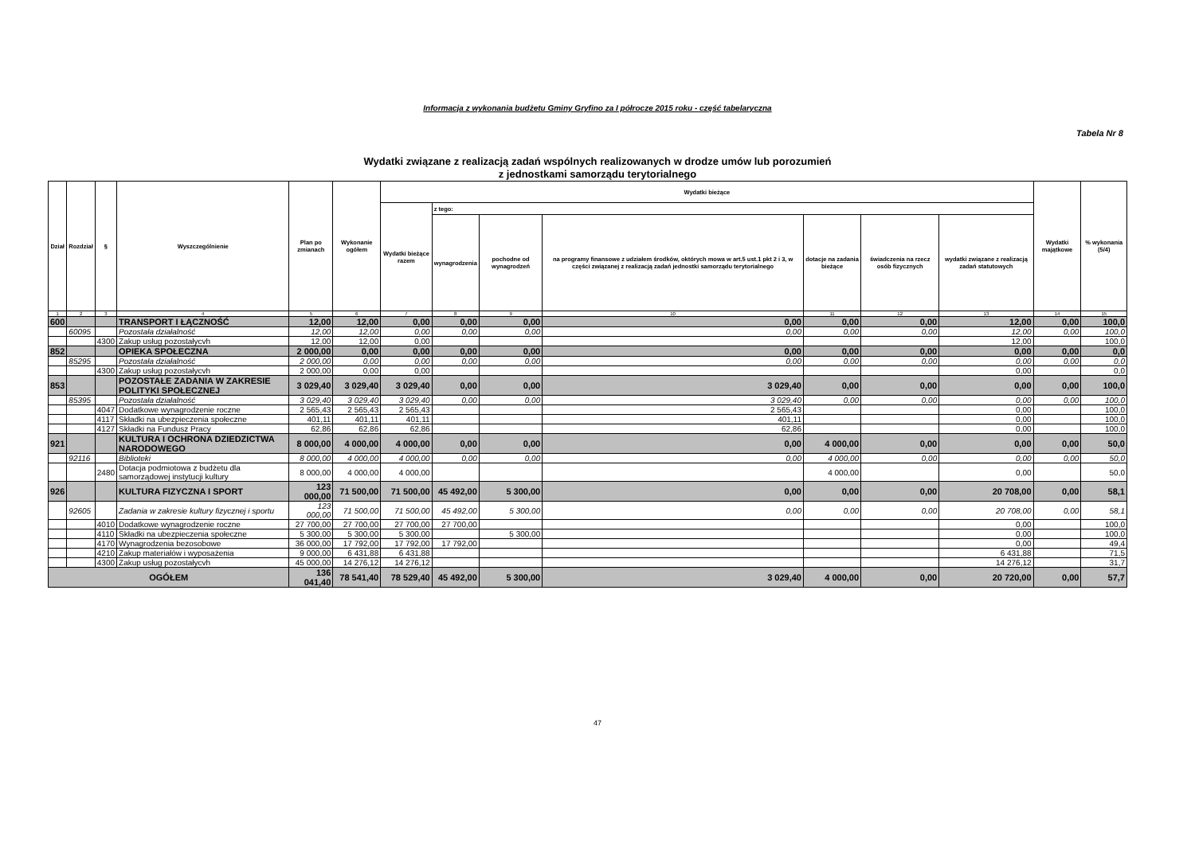Informacja z wykonania budżetu Gminy Gryfino za I półrocze 2015 roku - część tabelaryczna
Tabela Nr 8
Wydatki związane z realizacją zadań wspólnych realizowanych w drodze umów lub porozumień
z jednostkami samorządu terytorialnego
| Dział | Rozdział | § | Wyszczególnienie | Plan po zmianach | Wykonanie ogółem | Wydatki bieżące | | | | | | | Wydatki majątkowe | % wykonania (5/4) |
| --- | --- | --- | --- | --- | --- | --- | --- | --- | --- | --- | --- | --- | --- | --- |
| | | | | | | Wydatki bieżące razem | z tego: | | | | | | | |
| | | | | | | | wynagrodzenia | pochodne od wynagrodzeń | na programy finansowe z udziałem środków, októrych mowa w art.5 ust.1 pkt 2 i 3, w części związanej z realizacją zadań jednostki samorządu terytorialnego | dotacje na zadania bieżące | świadczenia na rzecz osób fizycznych | wydatki związane z realizacją zadań statutowych | | |
| 1 | 2 | 3 | 4 | 5 | 6 | 7 | 8 | 9 | 10 | 11 | 12 | 13 | 14 | 15 |
| 600 | | | TRANSPORT I ŁĄCZNOŚĆ | 12,00 | 12,00 | 0,00 | 0,00 | 0,00 | 0,00 | 0,00 | 0,00 | 12,00 | 0,00 | 100,0 |
| | 60095 | | Pozostała działalność | 12,00 | 12,00 | 0,00 | 0,00 | 0,00 | 0,00 | 0,00 | 0,00 | 12,00 | 0,00 | 100,0 |
| | | 4300 | Zakup usług pozostałycvh | 12,00 | 12,00 | 0,00 | | | | | | 12,00 | | 100,0 |
| 852 | | | OPIEKA SPOŁECZNA | 2 000,00 | 0,00 | 0,00 | 0,00 | 0,00 | 0,00 | 0,00 | 0,00 | 0,00 | 0,00 | 0,0 |
| | 85295 | | Pozostała działalność | 2 000,00 | 0,00 | 0,00 | 0,00 | 0,00 | 0,00 | 0,00 | 0,00 | 0,00 | 0,00 | 0,0 |
| | | 4300 | Zakup usług pozostałycvh | 2 000,00 | 0,00 | 0,00 | | | | | | 0,00 | | 0,0 |
| 853 | | | POZOSTAŁE ZADANIA W ZAKRESIE POLITYKI SPOŁECZNEJ | 3 029,40 | 3 029,40 | 3 029,40 | 0,00 | 0,00 | 3 029,40 | 0,00 | 0,00 | 0,00 | 0,00 | 100,0 |
| | 85395 | | Pozostała działalność | 3 029,40 | 3 029,40 | 3 029,40 | 0,00 | 0,00 | 3 029,40 | 0,00 | 0,00 | 0,00 | 0,00 | 100,0 |
| | | 4047 | Dodatkowe wynagrodzenie roczne | 2 565,43 | 2 565,43 | 2 565,43 | | | 2 565,43 | | | 0,00 | | 100,0 |
| | | 4117 | Składki na ubezpieczenia społeczne | 401,11 | 401,11 | 401,11 | | | 401,11 | | | 0,00 | | 100,0 |
| | | 4127 | Składki na Fundusz Pracy | 62,86 | 62,86 | 62,86 | | | 62,86 | | | 0,00 | | 100,0 |
| 921 | | | KULTURA I OCHRONA DZIEDZICTWA NARODOWEGO | 8 000,00 | 4 000,00 | 4 000,00 | 0,00 | 0,00 | 0,00 | 4 000,00 | 0,00 | 0,00 | 0,00 | 50,0 |
| | 92116 | | Biblioteki | 8 000,00 | 4 000,00 | 4 000,00 | 0,00 | 0,00 | 0,00 | 4 000,00 | 0,00 | 0,00 | 0,00 | 50,0 |
| | | 2480 | Dotacja podmiotowa z budżetu dla samorządowej instytucji kultury | 8 000,00 | 4 000,00 | 4 000,00 | | | | 4 000,00 | | 0,00 | | 50,0 |
| 926 | | | KULTURA FIZYCZNA I SPORT | 123 000,00 | 71 500,00 | 71 500,00 | 45 492,00 | 5 300,00 | 0,00 | 0,00 | 0,00 | 20 708,00 | 0,00 | 58,1 |
| | 92605 | | Zadania w zakresie kultury fizycznej i sportu | 123 000,00 | 71 500,00 | 71 500,00 | 45 492,00 | 5 300,00 | 0,00 | 0,00 | 0,00 | 20 708,00 | 0,00 | 58,1 |
| | | 4010 | Dodatkowe wynagrodzenie roczne | 27 700,00 | 27 700,00 | 27 700,00 | 27 700,00 | | | | | 0,00 | | 100,0 |
| | | 4110 | Składki na ubezpieczenia społeczne | 5 300,00 | 5 300,00 | 5 300,00 | | 5 300,00 | | | | 0,00 | | 100,0 |
| | | 4170 | Wynagrodzenia bezosobowe | 36 000,00 | 17 792,00 | 17 792,00 | 17 792,00 | | | | | 0,00 | | 49,4 |
| | | 4210 | Zakup materiałów i wyposażenia | 9 000,00 | 6 431,88 | 6 431,88 | | | | | | 6 431,88 | | 71,5 |
| | | 4300 | Zakup usług pozostałycvh | 45 000,00 | 14 276,12 | 14 276,12 | | | | | | 14 276,12 | | 31,7 |
| OGÓŁEM | | | | 136 041,40 | 78 541,40 | 78 529,40 | 45 492,00 | 5 300,00 | 3 029,40 | 4 000,00 | 0,00 | 20 720,00 | 0,00 | 57,7 |
47